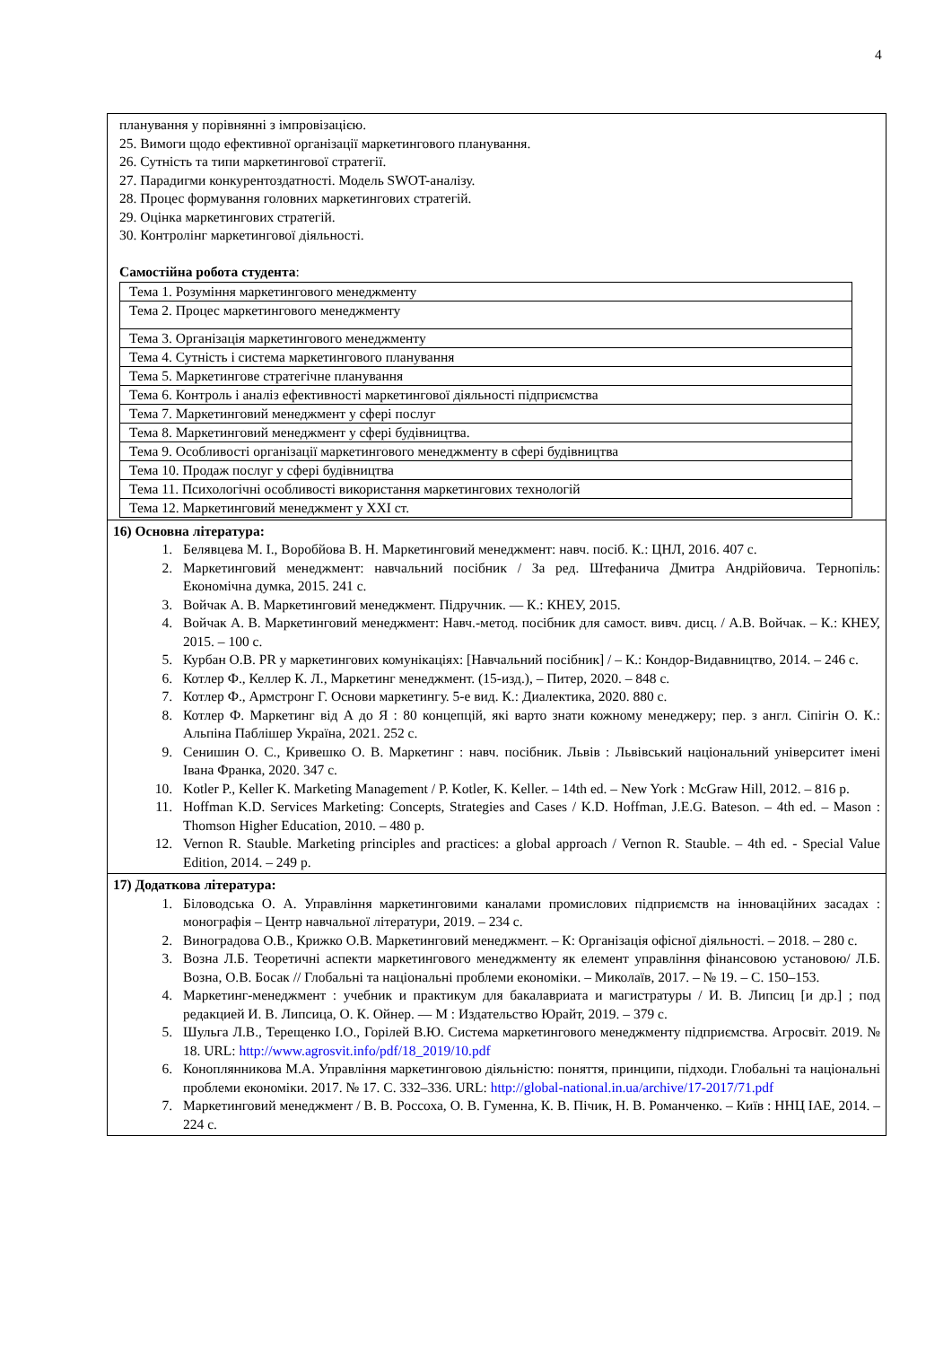4
| планування у порівнянні з імпровізацією. 25. Вимоги щодо ефективної організації маркетингового планування. 26. Сутність та типи маркетингової стратегії. 27. Парадигми конкурентоздатності. Модель SWOT-аналізу. 28. Процес формування головних маркетингових стратегій. 29. Оцінка маркетингових стратегій. 30. Контролінг маркетингової діяльності. Самостійна робота студента : / Тема 1. Розуміння маркетингового менеджменту / / Тема 2. Процес маркетингового менеджменту / / Тема 3. Організація маркетингового менеджменту / / Тема 4. Сутність і система маркетингового планування / / Тема 5. Маркетингове стратегічне планування / / Тема 6. Контроль і аналіз ефективності маркетингової діяльності підприємства / / Тема 7. Маркетинговий менеджмент у сфері послуг / / Тема 8. Маркетинговий менеджмент у сфері будівництва. / / Тема 9. Особливості організації маркетингового менеджменту в сфері будівництва / / Тема 10. Продаж послуг у сфері будівництва / / Тема 11. Психологічні особливості використання маркетингових технологій / / Тема 12. Маркетинговий менеджмент у XXI ст. / |
| 16) Основна література: 1. Белявцева М. І., Воробйова В. Н. Маркетинговий менеджмент: навч. посіб. К.: ЦНЛ, 2016. 407 с. 2. Маркетинговий менеджмент: навчальний посібник / За ред. Штефанича Дмитра Андрійовича. Тернопіль: Економічна думка, 2015. 241 с. 3. Войчак А. В. Маркетинговий менеджмент. Підручник. — К.: КНЕУ, 2015. 4. Войчак А. В. Маркетинговий менеджмент: Навч.-метод. посібник для самост. вивч. дисц. / А.В. Войчак. – К.: КНЕУ, 2015. – 100 с. 5. Курбан О.В. PR у маркетингових комунікаціях: [Навчальний посібник] / – К.: Кондор-Видавництво, 2014. – 246 с. 6. Котлер Ф., Келлер К. Л., Маркетинг менеджмент. (15-изд.), – Питер, 2020. – 848 с. 7. Котлер Ф., Армстронг Г. Основи маркетингу. 5-е вид. К.: Диалектика, 2020. 880 с. 8. Котлер Ф. Маркетинг від А до Я : 80 концепцій, які варто знати кожному менеджеру; пер. з англ. Сіпігін О. К.: Альпіна Паблішер Україна, 2021. 252 с. 9. Сенишин О. С., Кривешко О. В. Маркетинг : навч. посібник. Львів : Львівський національний університет імені Івана Франка, 2020. 347 с. 10. Kotler P., Keller K. Marketing Management / P. Kotler, K. Keller. – 14th ed. – New York : McGraw Hill, 2012. – 816 p. 11. Hoffman K.D. Services Marketing: Concepts, Strategies and Cases / K.D. Hoffman, J.E.G. Bateson. – 4th ed. – Mason : Thomson Higher Education, 2010. – 480 p. 12. Vernon R. Stauble. Marketing principles and practices: a global approach / Vernon R. Stauble. – 4th ed. - Special Value Edition, 2014. – 249 p. |
| 17) Додаткова література: 1. Біловодська О. А. Управління маркетинговими каналами промислових підприємств на інноваційних засадах : монографія – Центр навчальної літератури, 2019. – 234 с. 2. Виноградова О.В., Крижко О.В. Маркетинговий менеджмент. – К: Організація офісної діяльності. – 2018. – 280 с. 3. Возна Л.Б. Теоретичні аспекти маркетингового менеджменту як елемент управління фінансовою установою/ Л.Б. Возна, О.В. Босак // Глобальні та національні проблеми економіки. – Миколаїв, 2017. – № 19. – С. 150–153. 4. Маркетинг-менеджмент : учебник и практикум для бакалавриата и магистратуры / И. В. Липсиц [и др.] ; под редакцией И. В. Липсица, О. К. Ойнер. — М : Издательство Юрайт, 2019. – 379 с. 5. Шульга Л.В., Терещенко І.О., Горілей В.Ю. Система маркетингового менеджменту підприємства. Агросвіт. 2019. № 18. URL: http://www.agrosvit.info/pdf/18_2019/10.pdf 6. Коноплянникова М.А. Управління маркетинговою діяльністю: поняття, принципи, підходи. Глобальні та національні проблеми економіки. 2017. № 17. С. 332–336. URL: http://global-national.in.ua/archive/17-2017/71.pdf 7. Маркетинговий менеджмент / В. В. Россоха, О. В. Гуменна, К. В. Пічик, Н. В. Романченко. – Київ : ННЦ ІАЕ, 2014. – 224 с. |